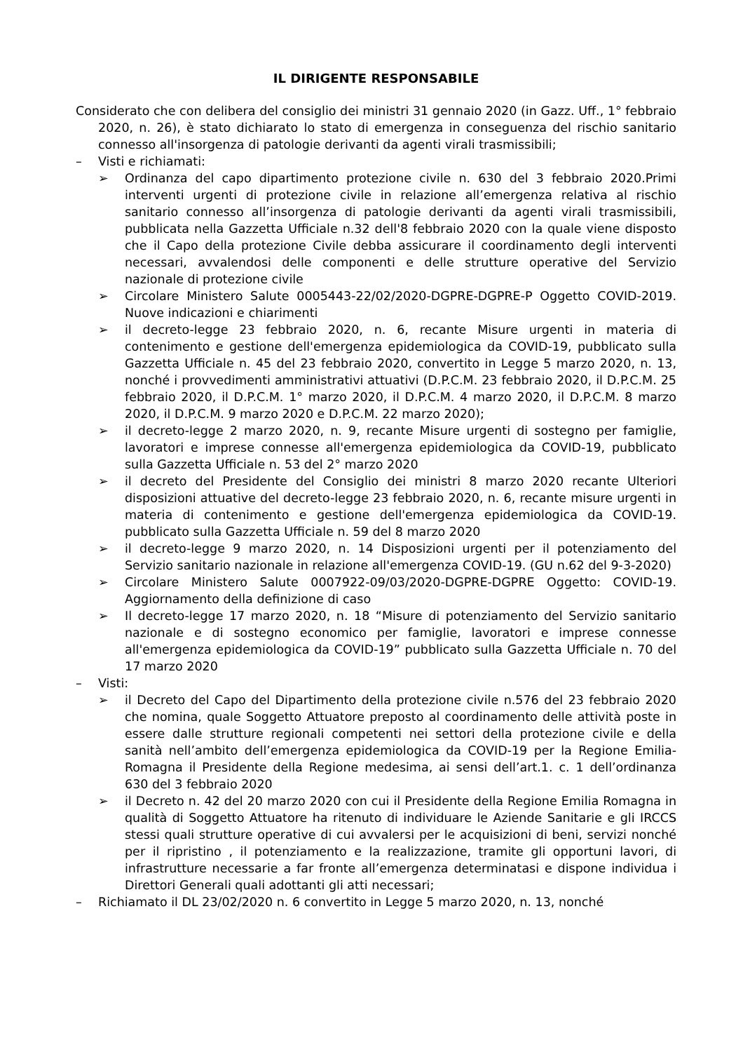IL DIRIGENTE RESPONSABILE
Considerato che con delibera del consiglio dei ministri 31 gennaio 2020 (in Gazz. Uff., 1° febbraio 2020, n. 26), è stato dichiarato lo stato di emergenza in conseguenza del rischio sanitario connesso all'insorgenza di patologie derivanti da agenti virali trasmissibili;
– Visti e richiamati:
➢ Ordinanza del capo dipartimento protezione civile n. 630 del 3 febbraio 2020.Primi interventi urgenti di protezione civile in relazione all’emergenza relativa al rischio sanitario connesso all’insorgenza di patologie derivanti da agenti virali trasmissibili, pubblicata nella Gazzetta Ufficiale n.32 dell'8 febbraio 2020 con la quale viene disposto che il Capo della protezione Civile debba assicurare il coordinamento degli interventi necessari, avvalendosi delle componenti e delle strutture operative del Servizio nazionale di protezione civile
➢ Circolare Ministero Salute 0005443-22/02/2020-DGPRE-DGPRE-P Oggetto COVID-2019. Nuove indicazioni e chiarimenti
➢ il decreto-legge 23 febbraio 2020, n. 6, recante Misure urgenti in materia di contenimento e gestione dell'emergenza epidemiologica da COVID-19, pubblicato sulla Gazzetta Ufficiale n. 45 del 23 febbraio 2020, convertito in Legge 5 marzo 2020, n. 13, nonché i provvedimenti amministrativi attuativi (D.P.C.M. 23 febbraio 2020, il D.P.C.M. 25 febbraio 2020, il D.P.C.M. 1° marzo 2020, il D.P.C.M. 4 marzo 2020, il D.P.C.M. 8 marzo 2020, il D.P.C.M. 9 marzo 2020 e D.P.C.M. 22 marzo 2020);
➢ il decreto-legge 2 marzo 2020, n. 9, recante Misure urgenti di sostegno per famiglie, lavoratori e imprese connesse all'emergenza epidemiologica da COVID-19, pubblicato sulla Gazzetta Ufficiale n. 53 del 2° marzo 2020
➢ il decreto del Presidente del Consiglio dei ministri 8 marzo 2020 recante Ulteriori disposizioni attuative del decreto-legge 23 febbraio 2020, n. 6, recante misure urgenti in materia di contenimento e gestione dell'emergenza epidemiologica da COVID-19. pubblicato sulla Gazzetta Ufficiale n. 59 del 8 marzo 2020
➢ il decreto-legge 9 marzo 2020, n. 14 Disposizioni urgenti per il potenziamento del Servizio sanitario nazionale in relazione all'emergenza COVID-19. (GU n.62 del 9-3-2020)
➢ Circolare Ministero Salute 0007922-09/03/2020-DGPRE-DGPRE Oggetto: COVID-19. Aggiornamento della definizione di caso
➢ Il decreto-legge 17 marzo 2020, n. 18 “Misure di potenziamento del Servizio sanitario nazionale e di sostegno economico per famiglie, lavoratori e imprese connesse all'emergenza epidemiologica da COVID-19” pubblicato sulla Gazzetta Ufficiale n. 70 del 17 marzo 2020
– Visti:
➢ il Decreto del Capo del Dipartimento della protezione civile n.576 del 23 febbraio 2020 che nomina, quale Soggetto Attuatore preposto al coordinamento delle attività poste in essere dalle strutture regionali competenti nei settori della protezione civile e della sanità nell’ambito dell’emergenza epidemiologica da COVID-19 per la Regione Emilia-Romagna il Presidente della Regione medesima, ai sensi dell’art.1. c. 1 dell’ordinanza 630 del 3 febbraio 2020
➢ il Decreto n. 42 del 20 marzo 2020 con cui il Presidente della Regione Emilia Romagna in qualità di Soggetto Attuatore ha ritenuto di individuare le Aziende Sanitarie e gli IRCCS stessi quali strutture operative di cui avvalersi per le acquisizioni di beni, servizi nonché per il ripristino , il potenziamento e la realizzazione, tramite gli opportuni lavori, di infrastrutture necessarie a far fronte all’emergenza determinatasi e dispone individua i Direttori Generali quali adottanti gli atti necessari;
– Richiamato il DL 23/02/2020 n. 6 convertito in Legge 5 marzo 2020, n. 13, nonché